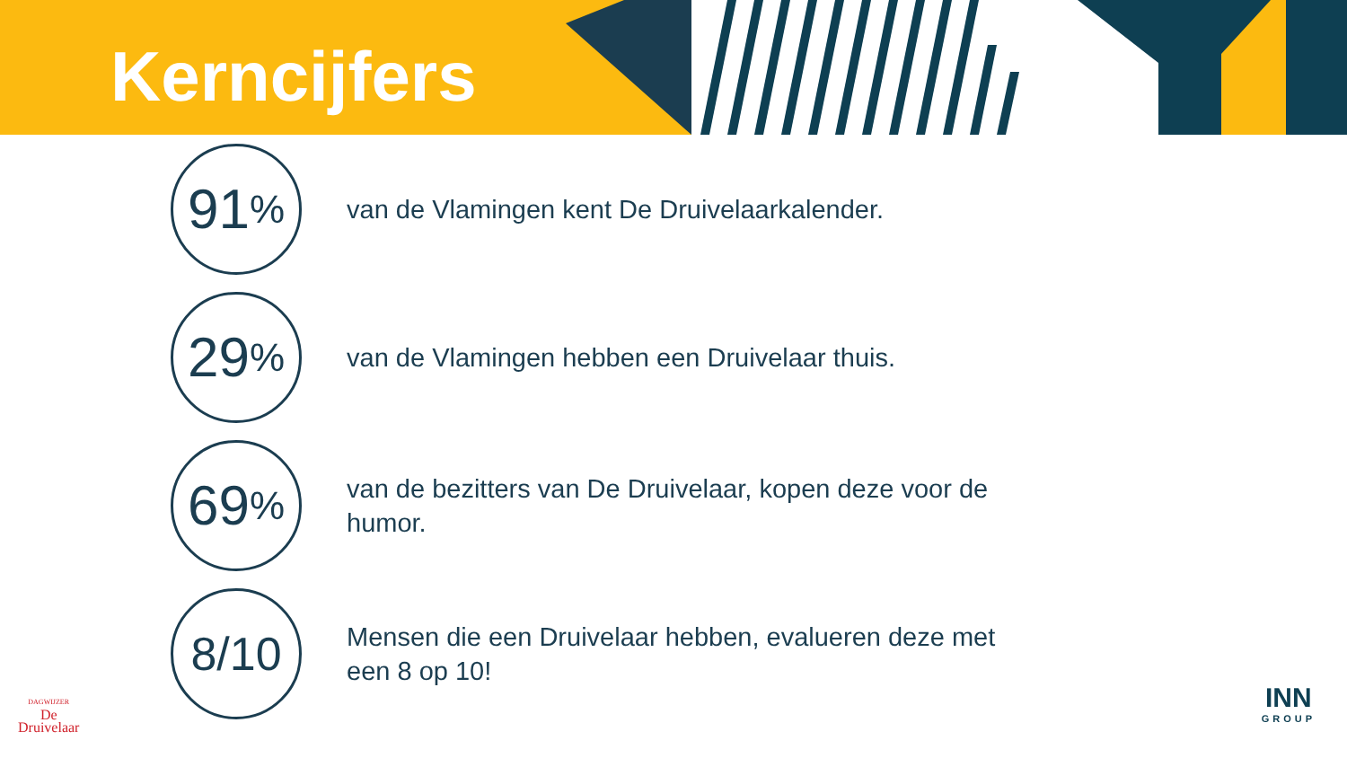Kerncijfers
91<sup>%</sup>
van de Vlamingen kent De Druivelaarkalender.
29<sup>%</sup>
van de Vlamingen hebben een Druivelaar thuis.
69<sup>%</sup>
van de bezitters van De Druivelaar, kopen deze voor de humor.
8/10
Mensen die een Druivelaar hebben, evalueren deze met een 8 op 10!
DAGWIJZER
De
Druivelaar
INN
GROUP